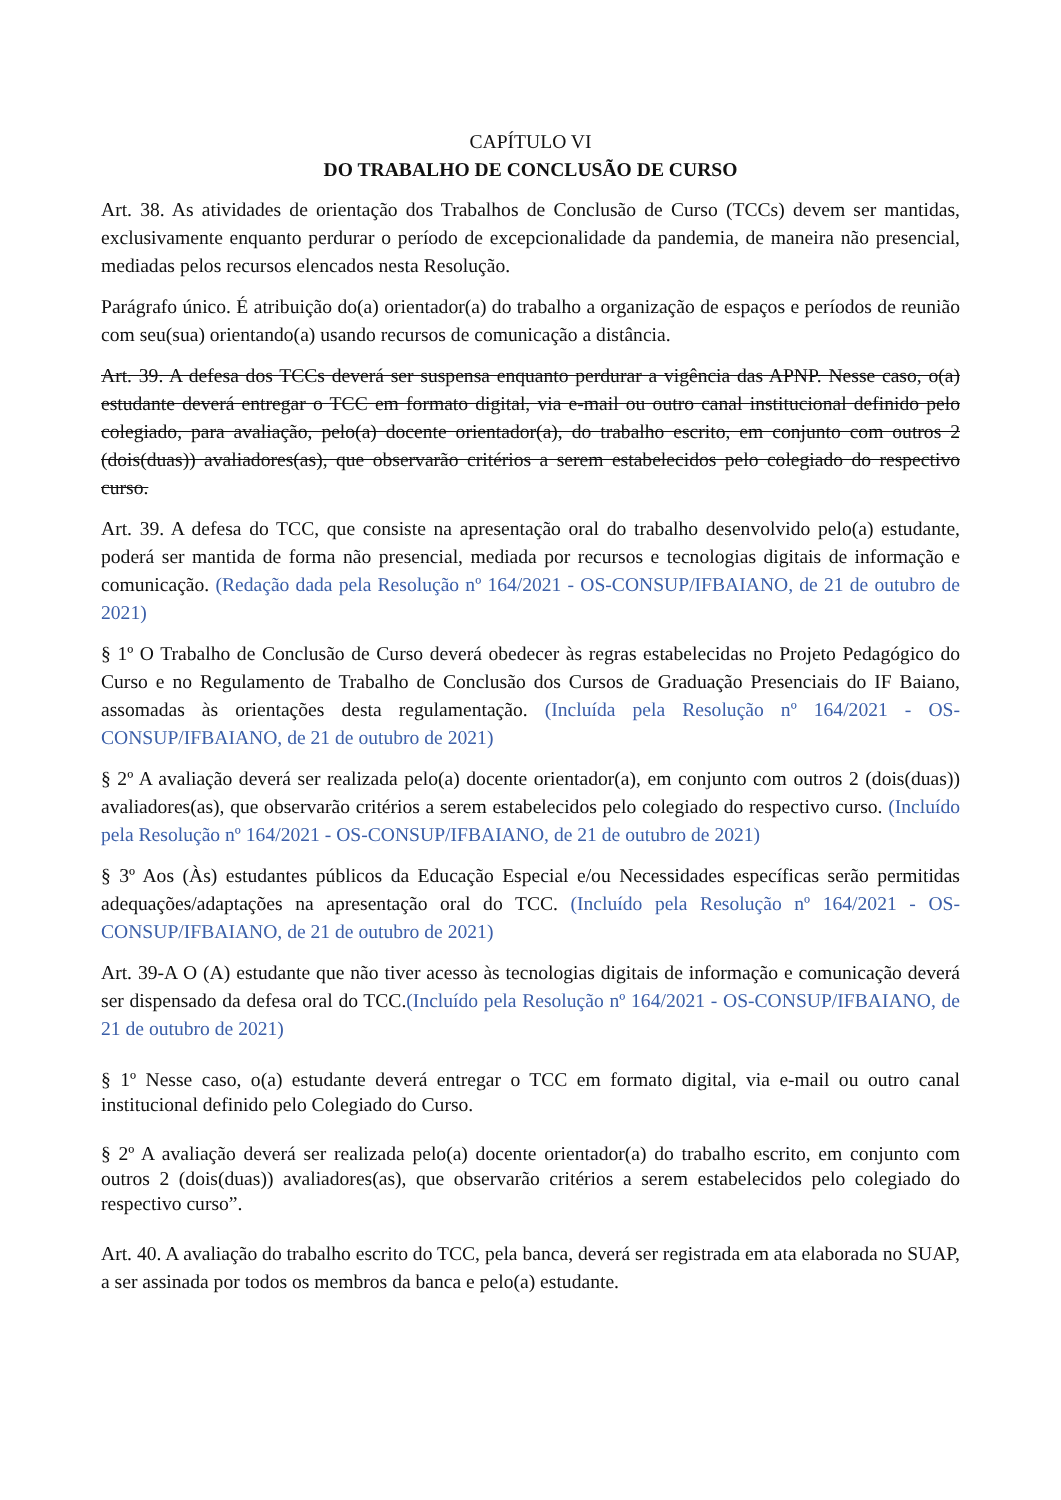CAPÍTULO VI
DO TRABALHO DE CONCLUSÃO DE CURSO
Art. 38. As atividades de orientação dos Trabalhos de Conclusão de Curso (TCCs) devem ser mantidas, exclusivamente enquanto perdurar o período de excepcionalidade da pandemia, de maneira não presencial, mediadas pelos recursos elencados nesta Resolução.
Parágrafo único. É atribuição do(a) orientador(a) do trabalho a organização de espaços e períodos de reunião com seu(sua) orientando(a) usando recursos de comunicação a distância.
Art. 39. A defesa dos TCCs deverá ser suspensa enquanto perdurar a vigência das APNP. Nesse caso, o(a) estudante deverá entregar o TCC em formato digital, via e-mail ou outro canal institucional definido pelo colegiado, para avaliação, pelo(a) docente orientador(a), do trabalho escrito, em conjunto com outros 2 (dois(duas)) avaliadores(as), que observarão critérios a serem estabelecidos pelo colegiado do respectivo curso.
Art. 39. A defesa do TCC, que consiste na apresentação oral do trabalho desenvolvido pelo(a) estudante, poderá ser mantida de forma não presencial, mediada por recursos e tecnologias digitais de informação e comunicação. (Redação dada pela Resolução nº 164/2021 - OS-CONSUP/IFBAIANO, de 21 de outubro de 2021)
§ 1º O Trabalho de Conclusão de Curso deverá obedecer às regras estabelecidas no Projeto Pedagógico do Curso e no Regulamento de Trabalho de Conclusão dos Cursos de Graduação Presenciais do IF Baiano, assomadas às orientações desta regulamentação. (Incluída pela Resolução nº 164/2021 - OS-CONSUP/IFBAIANO, de 21 de outubro de 2021)
§ 2º A avaliação deverá ser realizada pelo(a) docente orientador(a), em conjunto com outros 2 (dois(duas)) avaliadores(as), que observarão critérios a serem estabelecidos pelo colegiado do respectivo curso. (Incluído pela Resolução nº 164/2021 - OS-CONSUP/IFBAIANO, de 21 de outubro de 2021)
§ 3º Aos (Às) estudantes públicos da Educação Especial e/ou Necessidades específicas serão permitidas adequações/adaptações na apresentação oral do TCC. (Incluído pela Resolução nº 164/2021 - OS-CONSUP/IFBAIANO, de 21 de outubro de 2021)
Art. 39-A O (A) estudante que não tiver acesso às tecnologias digitais de informação e comunicação deverá ser dispensado da defesa oral do TCC.(Incluído pela Resolução nº 164/2021 - OS-CONSUP/IFBAIANO, de 21 de outubro de 2021)
§ 1º Nesse caso, o(a) estudante deverá entregar o TCC em formato digital, via e-mail ou outro canal institucional definido pelo Colegiado do Curso.
§ 2º A avaliação deverá ser realizada pelo(a) docente orientador(a) do trabalho escrito, em conjunto com outros 2 (dois(duas)) avaliadores(as), que observarão critérios a serem estabelecidos pelo colegiado do respectivo curso”.
Art. 40. A avaliação do trabalho escrito do TCC, pela banca, deverá ser registrada em ata elaborada no SUAP, a ser assinada por todos os membros da banca e pelo(a) estudante.